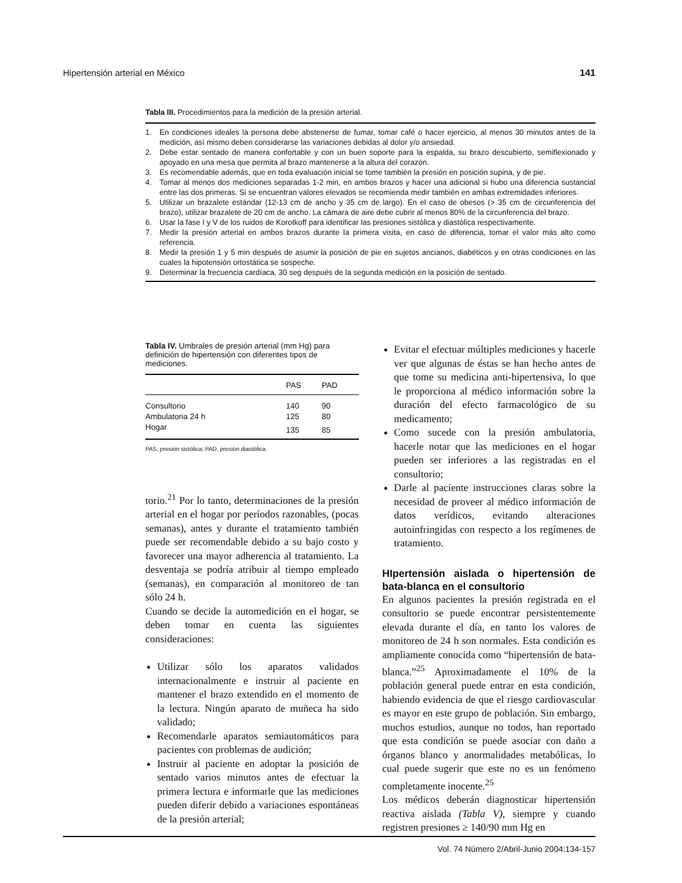Hipertensión arterial en México 141
Tabla III. Procedimientos para la medición de la presión arterial.
1. En condiciones ideales la persona debe abstenerse de fumar, tomar café o hacer ejercicio, al menos 30 minutos antes de la medición, así mismo deben considerarse las variaciones debidas al dolor y/o ansiedad.
2. Debe estar sentado de manera confortable y con un buen soporte para la espalda, su brazo descubierto, semiflexionado y apoyado en una mesa que permita al brazo mantenerse a la altura del corazón.
3. Es recomendable además, que en toda evaluación inicial se tome también la presión en posición supina, y de pie.
4. Tomar al menos dos mediciones separadas 1-2 min, en ambos brazos y hacer una adicional si hubo una diferencia sustancial entre las dos primeras. Si se encuentran valores elevados se recomienda medir también en ambas extremidades inferiores.
5. Utilizar un brazalete estándar (12-13 cm de ancho y 35 cm de largo). En el caso de obesos (> 35 cm de circunferencia del brazo), utilizar brazalete de 20 cm de ancho. La cámara de aire debe cubrir al menos 80% de la circunferencia del brazo.
6. Usar la fase I y V de los ruidos de Korotkoff para identificar las presiones sistólica y diastólica respectivamente.
7. Medir la presión arterial en ambos brazos durante la primera visita, en caso de diferencia, tomar el valor más alto como referencia.
8. Medir la presión 1 y 5 min después de asumir la posición de pie en sujetos ancianos, diabéticos y en otras condiciones en las cuales la hipotensión ortostática se sospeche.
9. Determinar la frecuencia cardíaca, 30 seg después de la segunda medición en la posición de sentado.
Tabla IV. Umbrales de presión arterial (mm Hg) para definición de hipertensión con diferentes tipos de mediciones.
| | PAS | PAD |
| --- | --- | --- |
| Consultorio | 140 | 90 |
| Ambulatoria 24 h | 125 | 80 |
| Hogar | 135 | 85 |
PAS, presión sistólica; PAD, presión diastólica.
torio.<sup>21</sup> Por lo tanto, determinaciones de la presión arterial en el hogar por períodos razonables, (pocas semanas), antes y durante el tratamiento también puede ser recomendable debido a su bajo costo y favorecer una mayor adherencia al tratamiento. La desventaja se podría atribuir al tiempo empleado (semanas), en comparación al monitoreo de tan sólo 24 h.
Cuando se decide la automedición en el hogar, se deben tomar en cuenta las siguientes consideraciones:
Utilizar sólo los aparatos validados internacionalmente e instruir al paciente en mantener el brazo extendido en el momento de la lectura. Ningún aparato de muñeca ha sido validado;
Recomendarle aparatos semiautomáticos para pacientes con problemas de audición;
Instruir al paciente en adoptar la posición de sentado varios minutos antes de efectuar la primera lectura e informarle que las mediciones pueden diferir debido a variaciones espontáneas de la presión arterial;
Evitar el efectuar múltiples mediciones y hacerle ver que algunas de éstas se han hecho antes de que tome su medicina anti-hipertensiva, lo que le proporciona al médico información sobre la duración del efecto farmacológico de su medicamento;
Como sucede con la presión ambulatoria, hacerle notar que las mediciones en el hogar pueden ser inferiores a las registradas en el consultorio;
Darle al paciente instrucciones claras sobre la necesidad de proveer al médico información de datos verídicos, evitando alteraciones autoinfringidas con respecto a los regímenes de tratamiento.
HIpertensión aislada o hipertensión de bata-blanca en el consultorio
En algunos pacientes la presión registrada en el consultorio se puede encontrar persistentemente elevada durante el día, en tanto los valores de monitoreo de 24 h son normales. Esta condición es ampliamente conocida como “hipertensión de bata-blanca.”<sup>25</sup> Aproximadamente el 10% de la población general puede entrar en esta condición, habiendo evidencia de que el riesgo cardiovascular es mayor en este grupo de población. Sin embargo, muchos estudios, aunque no todos, han reportado que esta condición se puede asociar con daño a órganos blanco y anormalidades metabólicas, lo cual puede sugerir que este no es un fenómeno completamente inocente.<sup>25</sup>
Los médicos deberán diagnosticar hipertensión reactiva aislada (Tabla V), siempre y cuando registren presiones ≥ 140/90 mm Hg en
Vol. 74 Número 2/Abril-Junio 2004:134-157